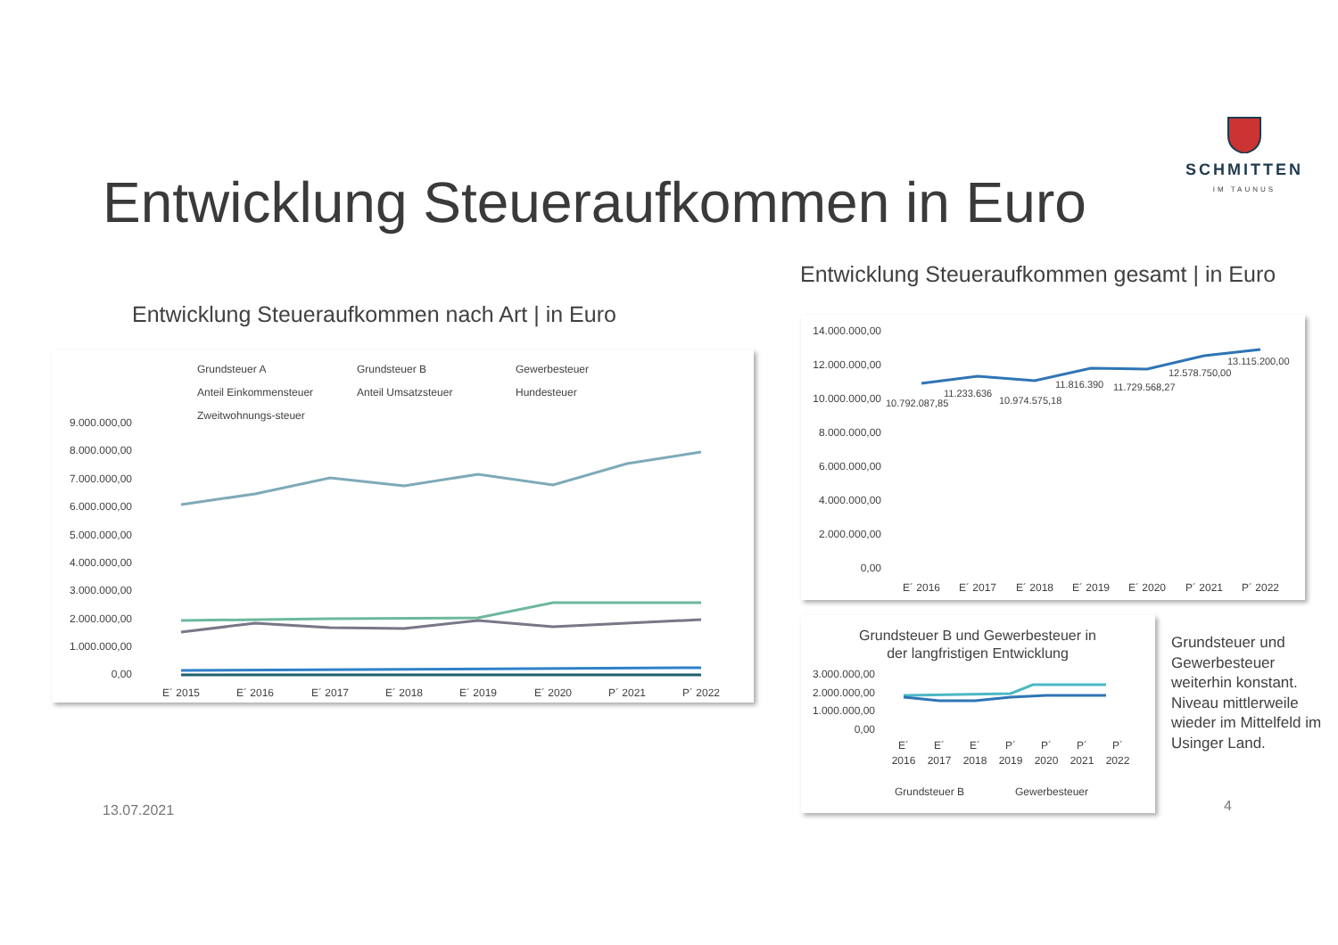SCHMITTEN
IM TAUNUS
Entwicklung Steueraufkommen in Euro
Entwicklung Steueraufkommen gesamt | in Euro
Entwicklung Steueraufkommen nach Art | in Euro
Grundsteuer A
Grundsteuer B
Gewerbesteuer
Anteil Einkommensteuer
Anteil Umsatzsteuer
Hundesteuer
Zweitwohnungs-steuer
9.000.000,00
8.000.000,00
7.000.000,00
6.000.000,00
5.000.000,00
4.000.000,00
3.000.000,00
2.000.000,00
1.000.000,00
0,00
E´ 2015
E´ 2016
E´ 2017
E´ 2018
E´ 2019
E´ 2020
P´ 2021
P´ 2022
14.000.000,00
12.000.000,00
10.000.000,00
8.000.000,00
6.000.000,00
4.000.000,00
2.000.000,00
0,00
10.792.087,85
11.233.636
10.974.575,18
11.816.390
11.729.568,27
12.578.750,00
13.115.200,00
E´ 2016
E´ 2017
E´ 2018
E´ 2019
E´ 2020
P´ 2021
P´ 2022
Grundsteuer B und Gewerbesteuer in
der langfristigen Entwicklung
3.000.000,00
2.000.000,00
1.000.000,00
0,00
E´
E´
E´
P´
P´
P´
P´
2016
2017
2018
2019
2020
2021
2022
Grundsteuer B
Gewerbesteuer
Grundsteuer und Gewerbesteuer weiterhin konstant. Niveau mittlerweile wieder im Mittelfeld im Usinger Land.
13.07.2021 4